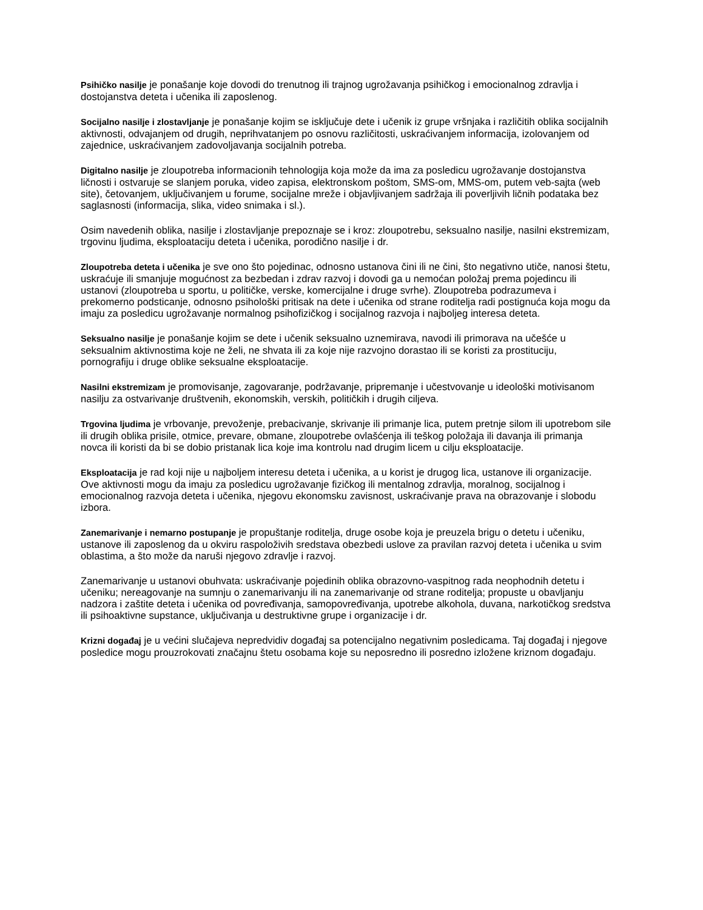Psihičko nasilje je ponašanje koje dovodi do trenutnog ili trajnog ugrožavanja psihičkog i emocionalnog zdravlja i dostojanstva deteta i učenika ili zaposlenog.
Socijalno nasilje i zlostavljanje je ponašanje kojim se isključuje dete i učenik iz grupe vršnjaka i različitih oblika socijalnih aktivnosti, odvajanjem od drugih, neprihvatanjem po osnovu različitosti, uskraćivanjem informacija, izolovanjem od zajednice, uskraćivanjem zadovoljavanja socijalnih potreba.
Digitalno nasilje je zloupotreba informacionih tehnologija koja može da ima za posledicu ugrožavanje dostojanstva ličnosti i ostvaruje se slanjem poruka, video zapisa, elektronskom poštom, SMS-om, MMS-om, putem veb-sajta (web site), četovanjem, uključivanjem u forume, socijalne mreže i objavljivanjem sadržaja ili poverljivih ličnih podataka bez saglasnosti (informacija, slika, video snimaka i sl.).
Osim navedenih oblika, nasilje i zlostavljanje prepoznaje se i kroz: zloupotrebu, seksualno nasilje, nasilni ekstremizam, trgovinu ljudima, eksploataciju deteta i učenika, porodično nasilje i dr.
Zloupotreba deteta i učenika je sve ono što pojedinac, odnosno ustanova čini ili ne čini, što negativno utiče, nanosi štetu, uskraćuje ili smanjuje mogućnost za bezbedan i zdrav razvoj i dovodi ga u nemoćan položaj prema pojedincu ili ustanovi (zloupotreba u sportu, u političke, verske, komercijalne i druge svrhe). Zloupotreba podrazumeva i prekomerno podsticanje, odnosno psihološki pritisak na dete i učenika od strane roditelja radi postignuća koja mogu da imaju za posledicu ugrožavanje normalnog psihofizičkog i socijalnog razvoja i najboljeg interesa deteta.
Seksualno nasilje je ponašanje kojim se dete i učenik seksualno uznemirava, navodi ili primorava na učešće u seksualnim aktivnostima koje ne želi, ne shvata ili za koje nije razvojno dorastao ili se koristi za prostituciju, pornografiju i druge oblike seksualne eksploatacije.
Nasilni ekstremizam je promovisanje, zagovaranje, podržavanje, pripremanje i učestvovanje u ideološki motivisanom nasilju za ostvarivanje društvenih, ekonomskih, verskih, političkih i drugih ciljeva.
Trgovina ljudima je vrbovanje, prevoženje, prebacivanje, skrivanje ili primanje lica, putem pretnje silom ili upotrebom sile ili drugih oblika prisile, otmice, prevare, obmane, zloupotrebe ovlašćenja ili teškog položaja ili davanja ili primanja novca ili koristi da bi se dobio pristanak lica koje ima kontrolu nad drugim licem u cilju eksploatacije.
Eksploatacija je rad koji nije u najboljem interesu deteta i učenika, a u korist je drugog lica, ustanove ili organizacije. Ove aktivnosti mogu da imaju za posledicu ugrožavanje fizičkog ili mentalnog zdravlja, moralnog, socijalnog i emocionalnog razvoja deteta i učenika, njegovu ekonomsku zavisnost, uskraćivanje prava na obrazovanje i slobodu izbora.
Zanemarivanje i nemarno postupanje je propuštanje roditelja, druge osobe koja je preuzela brigu o detetu i učeniku, ustanove ili zaposlenog da u okviru raspoloživih sredstava obezbedi uslove za pravilan razvoj deteta i učenika u svim oblastima, a što može da naruši njegovo zdravlje i razvoj.
Zanemarivanje u ustanovi obuhvata: uskraćivanje pojedinih oblika obrazovno-vaspitnog rada neophodnih detetu i učeniku; nereagovanje na sumnju o zanemarivanju ili na zanemarivanje od strane roditelja; propuste u obavljanju nadzora i zaštite deteta i učenika od povređivanja, samopovređivanja, upotrebe alkohola, duvana, narkotičkog sredstva ili psihoaktivne supstance, uključivanja u destruktivne grupe i organizacije i dr.
Krizni događaj je u većini slučajeva nepredvidiv događaj sa potencijalno negativnim posledicama. Taj događaj i njegove posledice mogu prouzrokovati značajnu štetu osobama koje su neposredno ili posredno izložene kriznom događaju.